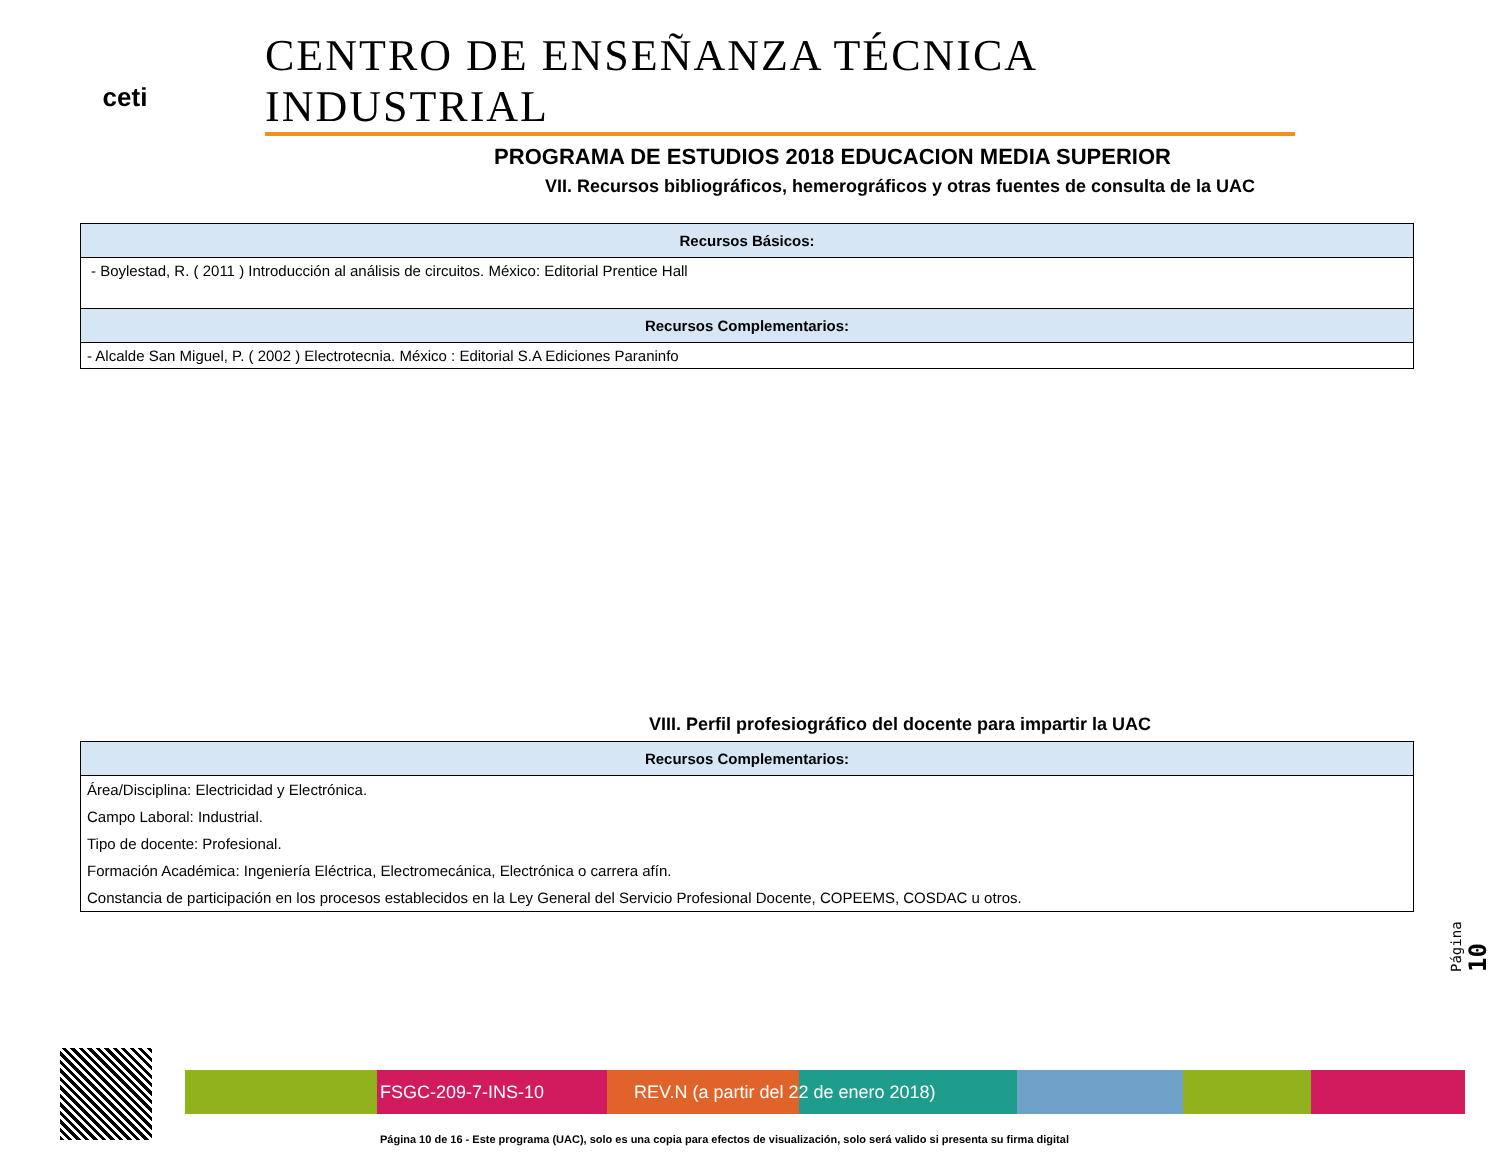ceti
CENTRO DE ENSEÑANZA TÉCNICA INDUSTRIAL
PROGRAMA DE ESTUDIOS 2018 EDUCACION MEDIA SUPERIOR
VII. Recursos bibliográficos, hemerográficos y otras fuentes de consulta de la UAC
| Recursos Básicos: |
| --- |
| - Boylestad, R. ( 2011 ) Introducción al análisis de circuitos. México: Editorial Prentice Hall |
| Recursos Complementarios: |
| - Alcalde San Miguel, P. ( 2002 ) Electrotecnia. México : Editorial S.A Ediciones Paraninfo |
VIII. Perfil profesiográfico del docente para impartir la UAC
| Recursos Complementarios: |
| --- |
| Área/Disciplina: Electricidad y Electrónica. |
| Campo Laboral: Industrial. |
| Tipo de docente: Profesional. |
| Formación Académica: Ingeniería Eléctrica, Electromecánica, Electrónica o carrera afín. |
| Constancia de participación en los procesos establecidos en la Ley General del Servicio Profesional Docente, COPEEMS, COSDAC u otros. |
Página 10
FSGC-209-7-INS-10 REV.N (a partir del 22 de enero 2018)
Página 10 de 16 - Este programa (UAC), solo es una copia para efectos de visualización, solo será valido si presenta su firma digital